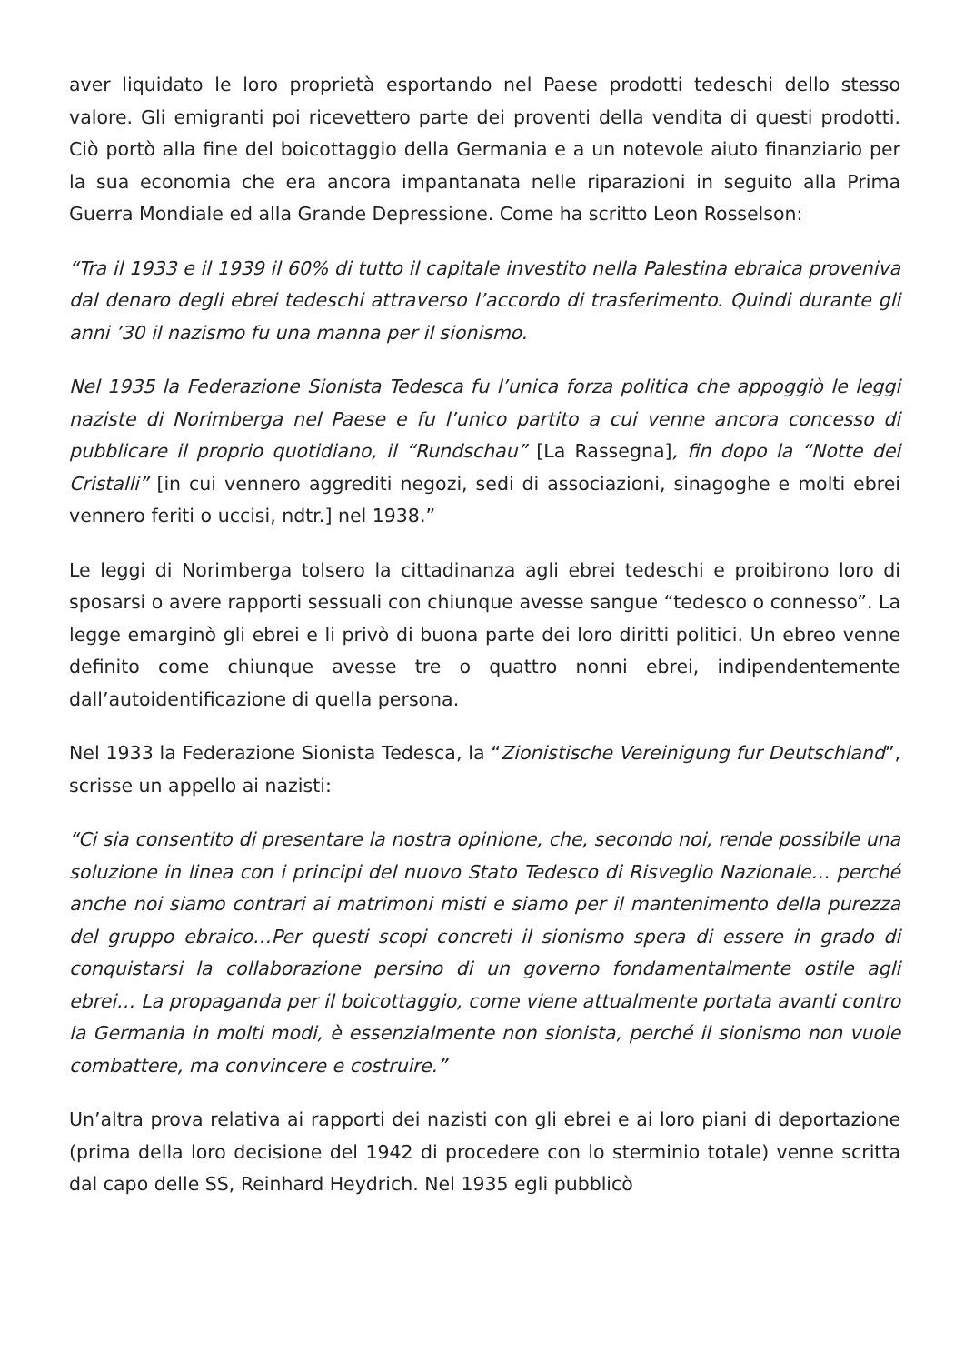aver liquidato le loro proprietà esportando nel Paese prodotti tedeschi dello stesso valore. Gli emigranti poi ricevettero parte dei proventi della vendita di questi prodotti. Ciò portò alla fine del boicottaggio della Germania e a un notevole aiuto finanziario per la sua economia che era ancora impantanata nelle riparazioni in seguito alla Prima Guerra Mondiale ed alla Grande Depressione. Come ha scritto Leon Rosselson:
“Tra il 1933 e il 1939 il 60% di tutto il capitale investito nella Palestina ebraica proveniva dal denaro degli ebrei tedeschi attraverso l’accordo di trasferimento. Quindi durante gli anni ’30 il nazismo fu una manna per il sionismo.
Nel 1935 la Federazione Sionista Tedesca fu l’unica forza politica che appoggiò le leggi naziste di Norimberga nel Paese e fu l’unico partito a cui venne ancora concesso di pubblicare il proprio quotidiano, il “Rundschau” [La Rassegna], fin dopo la “Notte dei Cristalli” [in cui vennero aggrediti negozi, sedi di associazioni, sinagoghe e molti ebrei vennero feriti o uccisi, ndtr.] nel 1938.”
Le leggi di Norimberga tolsero la cittadinanza agli ebrei tedeschi e proibirono loro di sposarsi o avere rapporti sessuali con chiunque avesse sangue “tedesco o connesso”. La legge emarginò gli ebrei e li privò di buona parte dei loro diritti politici. Un ebreo venne definito come chiunque avesse tre o quattro nonni ebrei, indipendentemente dall’autoidentificazione di quella persona.
Nel 1933 la Federazione Sionista Tedesca, la “Zionistische Vereinigung fur Deutschland”, scrisse un appello ai nazisti:
“Ci sia consentito di presentare la nostra opinione, che, secondo noi, rende possibile una soluzione in linea con i principi del nuovo Stato Tedesco di Risveglio Nazionale… perché anche noi siamo contrari ai matrimoni misti e siamo per il mantenimento della purezza del gruppo ebraico…Per questi scopi concreti il sionismo spera di essere in grado di conquistarsi la collaborazione persino di un governo fondamentalmente ostile agli ebrei… La propaganda per il boicottaggio, come viene attualmente portata avanti contro la Germania in molti modi, è essenzialmente non sionista, perché il sionismo non vuole combattere, ma convincere e costruire.”
Un’altra prova relativa ai rapporti dei nazisti con gli ebrei e ai loro piani di deportazione (prima della loro decisione del 1942 di procedere con lo sterminio totale) venne scritta dal capo delle SS, Reinhard Heydrich. Nel 1935 egli pubblicò